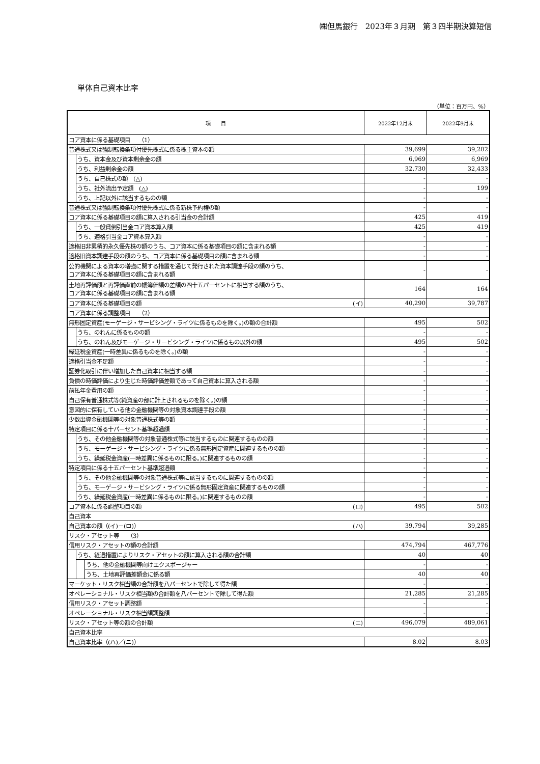㈱但馬銀行　2023年３月期　第３四半期決算短信
単体自己資本比率
（単位：百万円、%）
| 項 目 | | | 2022年12月末 | 2022年9月末 |
| --- | --- | --- | --- | --- |
| コア資本に係る基礎項目 （1） | | | | |
| 普通株式又は強制転換条項付優先株式に係る株主資本の額 | | | 39,699 | 39,202 |
| | うち、資本金及び資本剰余金の額 | | 6,969 | 6,969 |
| | うち、利益剰余金の額 | | 32,730 | 32,433 |
| | うち、自己株式の額 (△) | | - | - |
| | うち、社外流出予定額 (△) | | - | 199 |
| | うち、上記以外に該当するものの額 | | - | - |
| 普通株式又は強制転換条項付優先株式に係る新株予約権の額 | | | - | - |
| コア資本に係る基礎項目の額に算入される引当金の合計額 | | | 425 | 419 |
| | うち、一般貸倒引当金コア資本算入額 | | 425 | 419 |
| | うち、適格引当金コア資本算入額 | | - | - |
| 適格旧非累積的永久優先株の額のうち、コア資本に係る基礎項目の額に含まれる額 | | | - | - |
| 適格旧資本調達手段の額のうち、コア資本に係る基礎項目の額に含まれる額 | | | - | - |
| 公的機関による資本の増強に関する措置を通じて発行された資本調達手段の額のうち、 コア資本に係る基礎項目の額に含まれる額 | | | - | - |
| 土地再評価額と再評価直前の帳簿価額の差額の四十五パーセントに相当する額のうち、 コア資本に係る基礎項目の額に含まれる額 | | | 164 | 164 |
| コア資本に係る基礎項目の額 (イ) | | | 40,290 | 39,787 |
| コア資本に係る調整項目 （2） | | | | |
| 無形固定資産(モーゲージ・サービシング・ライツに係るものを除く。)の額の合計額 | | | 495 | 502 |
| | うち、のれんに係るものの額 | | - | - |
| | うち、のれん及びモーゲージ・サービシング・ライツに係るもの以外の額 | | 495 | 502 |
| 繰延税金資産(一時差異に係るものを除く。)の額 | | | - | - |
| 適格引当金不足額 | | | - | - |
| 証券化取引に伴い増加した自己資本に相当する額 | | | - | - |
| 負債の時価評価により生じた時価評価差額であって自己資本に算入される額 | | | - | - |
| 前払年金費用の額 | | | - | - |
| 自己保有普通株式等(純資産の部に計上されるものを除く。)の額 | | | - | - |
| 意図的に保有している他の金融機関等の対象資本調達手段の額 | | | - | - |
| 少数出資金融機関等の対象普通株式等の額 | | | - | - |
| 特定項目に係る十パーセント基準超過額 | | | - | - |
| | うち、その他金融機関等の対象普通株式等に該当するものに関連するものの額 | | - | - |
| | うち、モーゲージ・サービシング・ライツに係る無形固定資産に関連するものの額 | | - | - |
| | うち、繰延税金資産(一時差異に係るものに限る。)に関連するものの額 | | - | - |
| 特定項目に係る十五パーセント基準超過額 | | | - | - |
| | うち、その他金融機関等の対象普通株式等に該当するものに関連するものの額 | | - | - |
| | うち、モーゲージ・サービシング・ライツに係る無形固定資産に関連するものの額 | | - | - |
| | うち、繰延税金資産(一時差異に係るものに限る。)に関連するものの額 | | - | - |
| コア資本に係る調整項目の額 (ロ) | | | 495 | 502 |
| 自己資本 | | | | |
| 自己資本の額（(イ)－(ロ)） (ハ) | | | 39,794 | 39,285 |
| リスク・アセット等 （3） | | | | |
| 信用リスク・アセットの額の合計額 | | | 474,794 | 467,776 |
| | うち、経過措置によりリスク・アセットの額に算入される額の合計額 | | 40 | 40 |
| | | うち、他の金融機関等向けエクスポージャー | - | - |
| | | うち、土地再評価差額金に係る額 | 40 | 40 |
| マーケット・リスク相当額の合計額を八パーセントで除して得た額 | | | - | - |
| オペレーショナル・リスク相当額の合計額を八パーセントで除して得た額 | | | 21,285 | 21,285 |
| 信用リスク・アセット調整額 | | | - | - |
| オペレーショナル・リスク相当額調整額 | | | - | - |
| リスク・アセット等の額の合計額 (ニ) | | | 496,079 | 489,061 |
| 自己資本比率 | | | | |
| 自己資本比率（(ハ)／(ニ)） | | | 8.02 | 8.03 |